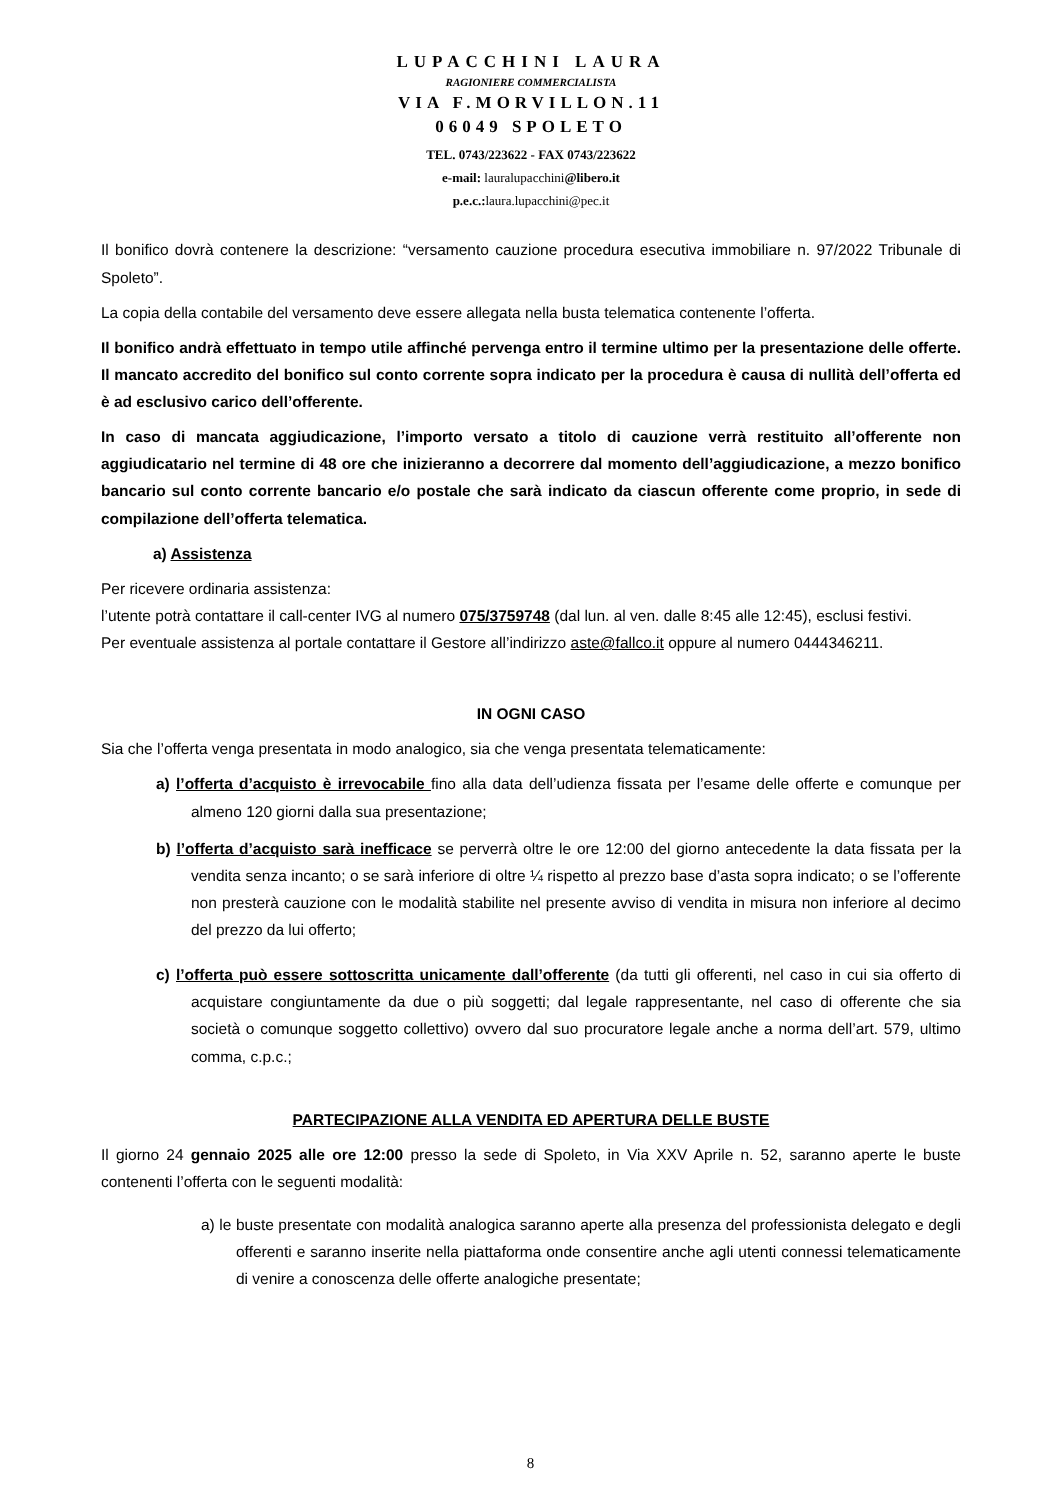LUPACCHINI LAURA
RAGIONIERE COMMERCIALISTA
VIA F.MORVILLON.11
06049 SPOLETO
TEL. 0743/223622 - FAX 0743/223622
e-mail: lauralupacchini@libero.it
p.e.c.: laura.lupacchini@pec.it
Il bonifico dovrà contenere la descrizione: “versamento cauzione procedura esecutiva immobiliare n. 97/2022 Tribunale di Spoleto”.
La copia della contabile del versamento deve essere allegata nella busta telematica contenente l’offerta.
Il bonifico andrà effettuato in tempo utile affinché pervenga entro il termine ultimo per la presentazione delle offerte. Il mancato accredito del bonifico sul conto corrente sopra indicato per la procedura è causa di nullità dell’offerta ed è ad esclusivo carico dell’offerente.
In caso di mancata aggiudicazione, l’importo versato a titolo di cauzione verrà restituito all’offerente non aggiudicatario nel termine di 48 ore che inizieranno a decorrere dal momento dell’aggiudicazione, a mezzo bonifico bancario sul conto corrente bancario e/o postale che sarà indicato da ciascun offerente come proprio, in sede di compilazione dell’offerta telematica.
a) Assistenza
Per ricevere ordinaria assistenza:
l’utente potrà contattare il call-center IVG al numero 075/3759748 (dal lun. al ven. dalle 8:45 alle 12:45), esclusi festivi.
Per eventuale assistenza al portale contattare il Gestore all’indirizzo aste@fallco.it oppure al numero 0444346211.
IN OGNI CASO
Sia che l’offerta venga presentata in modo analogico, sia che venga presentata telematicamente:
a) l’offerta d’acquisto è irrevocabile fino alla data dell’udienza fissata per l’esame delle offerte e comunque per almeno 120 giorni dalla sua presentazione;
b) l’offerta d’acquisto sarà inefficace se perverrà oltre le ore 12:00 del giorno antecedente la data fissata per la vendita senza incanto; o se sarà inferiore di oltre ¼ rispetto al prezzo base d’asta sopra indicato; o se l’offerente non presterà cauzione con le modalità stabilite nel presente avviso di vendita in misura non inferiore al decimo del prezzo da lui offerto;
c) l’offerta può essere sottoscritta unicamente dall’offerente (da tutti gli offerenti, nel caso in cui sia offerto di acquistare congiuntamente da due o più soggetti; dal legale rappresentante, nel caso di offerente che sia società o comunque soggetto collettivo) ovvero dal suo procuratore legale anche a norma dell’art. 579, ultimo comma, c.p.c.;
PARTECIPAZIONE ALLA VENDITA ED APERTURA DELLE BUSTE
Il giorno 24 gennaio 2025 alle ore 12:00 presso la sede di Spoleto, in Via XXV Aprile n. 52, saranno aperte le buste contenenti l’offerta con le seguenti modalità:
a) le buste presentate con modalità analogica saranno aperte alla presenza del professionista delegato e degli offerenti e saranno inserite nella piattaforma onde consentire anche agli utenti connessi telematicamente di venire a conoscenza delle offerte analogiche presentate;
8